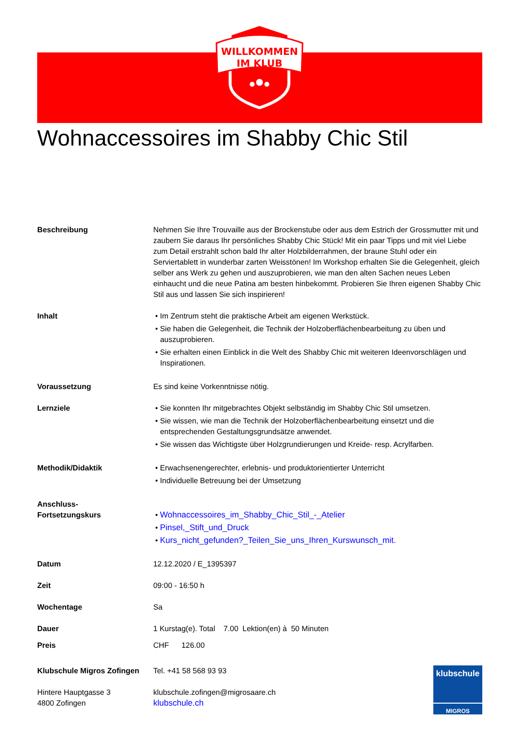WILLKOMMEN
IM KLUB
Wohnaccessoires im Shabby Chic Stil
Beschreibung Nehmen Sie Ihre Trouvaille aus der Brockenstube oder aus dem Estrich der Grossmutter mit und zaubern Sie daraus Ihr persönliches Shabby Chic Stück! Mit ein paar Tipps und mit viel Liebe zum Detail erstrahlt schon bald Ihr alter Holzbilderrahmen, der braune Stuhl oder ein Serviertablett in wunderbar zarten Weisstönen! Im Workshop erhalten Sie die Gelegenheit, gleich selber ans Werk zu gehen und auszuprobieren, wie man den alten Sachen neues Leben einhaucht und die neue Patina am besten hinbekommt. Probieren Sie Ihren eigenen Shabby Chic Stil aus und lassen Sie sich inspirieren!
Inhalt • Im Zentrum steht die praktische Arbeit am eigenen Werkstück.
• Sie haben die Gelegenheit, die Technik der Holzoberflächenbearbeitung zu üben und auszuprobieren.
• Sie erhalten einen Einblick in die Welt des Shabby Chic mit weiteren Ideenvorschlägen und Inspirationen.
Voraussetzung Es sind keine Vorkenntnisse nötig.
Lernziele • Sie konnten Ihr mitgebrachtes Objekt selbständig im Shabby Chic Stil umsetzen.
• Sie wissen, wie man die Technik der Holzoberflächenbearbeitung einsetzt und die entsprechenden Gestaltungsgrundsätze anwendet.
• Sie wissen das Wichtigste über Holzgrundierungen und Kreide- resp. Acrylfarben.
Methodik/Didaktik • Erwachsenengerechter, erlebnis- und produktorientierter Unterricht
• Individuelle Betreuung bei der Umsetzung
Anschluss-
Fortsetzungskurs
• Wohnaccessoires_im_Shabby_Chic_Stil_-_Atelier
• Pinsel,_Stift_und_Druck
• Kurs_nicht_gefunden?_Teilen_Sie_uns_Ihren_Kurswunsch_mit.
Datum 12.12.2020 / E_1395397
Zeit 09:00 - 16:50 h
Wochentage Sa
Dauer 1 Kurstag(e). Total 7.00 Lektion(en) à 50 Minuten
Preis CHF 126.00
Klubschule Migros Zofingen
Hintere Hauptgasse 3
4800 Zofingen
Tel. +41 58 568 93 93
klubschule.zofingen@migrosaare.ch
klubschule.ch
klubschule
MIGROS